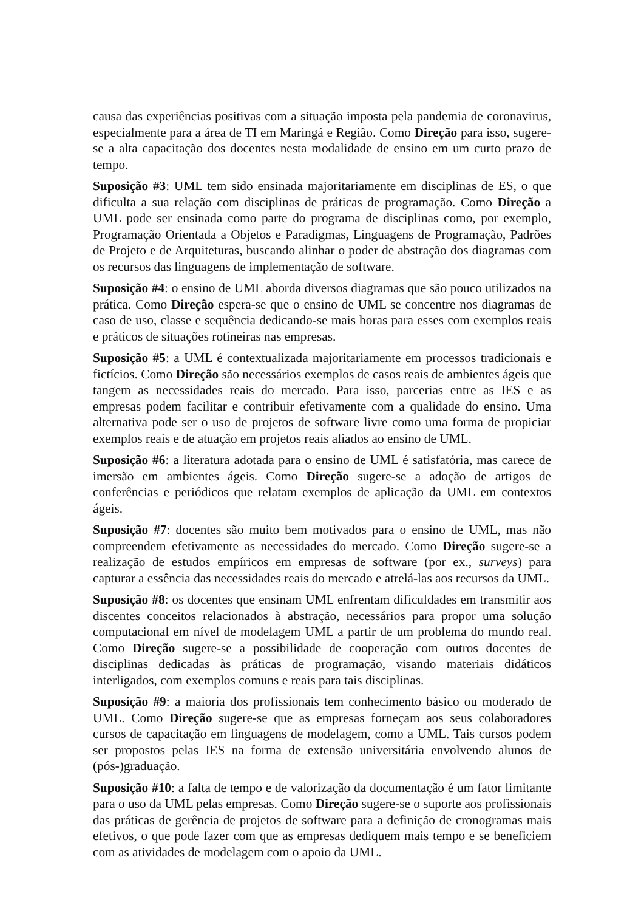causa das experiências positivas com a situação imposta pela pandemia de coronavirus, especialmente para a área de TI em Maringá e Região. Como Direção para isso, sugere-se a alta capacitação dos docentes nesta modalidade de ensino em um curto prazo de tempo.
Suposição #3: UML tem sido ensinada majoritariamente em disciplinas de ES, o que dificulta a sua relação com disciplinas de práticas de programação. Como Direção a UML pode ser ensinada como parte do programa de disciplinas como, por exemplo, Programação Orientada a Objetos e Paradigmas, Linguagens de Programação, Padrões de Projeto e de Arquiteturas, buscando alinhar o poder de abstração dos diagramas com os recursos das linguagens de implementação de software.
Suposição #4: o ensino de UML aborda diversos diagramas que são pouco utilizados na prática. Como Direção espera-se que o ensino de UML se concentre nos diagramas de caso de uso, classe e sequência dedicando-se mais horas para esses com exemplos reais e práticos de situações rotineiras nas empresas.
Suposição #5: a UML é contextualizada majoritariamente em processos tradicionais e fictícios. Como Direção são necessários exemplos de casos reais de ambientes ágeis que tangem as necessidades reais do mercado. Para isso, parcerias entre as IES e as empresas podem facilitar e contribuir efetivamente com a qualidade do ensino. Uma alternativa pode ser o uso de projetos de software livre como uma forma de propiciar exemplos reais e de atuação em projetos reais aliados ao ensino de UML.
Suposição #6: a literatura adotada para o ensino de UML é satisfatória, mas carece de imersão em ambientes ágeis. Como Direção sugere-se a adoção de artigos de conferências e periódicos que relatam exemplos de aplicação da UML em contextos ágeis.
Suposição #7: docentes são muito bem motivados para o ensino de UML, mas não compreendem efetivamente as necessidades do mercado. Como Direção sugere-se a realização de estudos empíricos em empresas de software (por ex., surveys) para capturar a essência das necessidades reais do mercado e atrelá-las aos recursos da UML.
Suposição #8: os docentes que ensinam UML enfrentam dificuldades em transmitir aos discentes conceitos relacionados à abstração, necessários para propor uma solução computacional em nível de modelagem UML a partir de um problema do mundo real. Como Direção sugere-se a possibilidade de cooperação com outros docentes de disciplinas dedicadas às práticas de programação, visando materiais didáticos interligados, com exemplos comuns e reais para tais disciplinas.
Suposição #9: a maioria dos profissionais tem conhecimento básico ou moderado de UML. Como Direção sugere-se que as empresas forneçam aos seus colaboradores cursos de capacitação em linguagens de modelagem, como a UML. Tais cursos podem ser propostos pelas IES na forma de extensão universitária envolvendo alunos de (pós-)graduação.
Suposição #10: a falta de tempo e de valorização da documentação é um fator limitante para o uso da UML pelas empresas. Como Direção sugere-se o suporte aos profissionais das práticas de gerência de projetos de software para a definição de cronogramas mais efetivos, o que pode fazer com que as empresas dediquem mais tempo e se beneficiem com as atividades de modelagem com o apoio da UML.